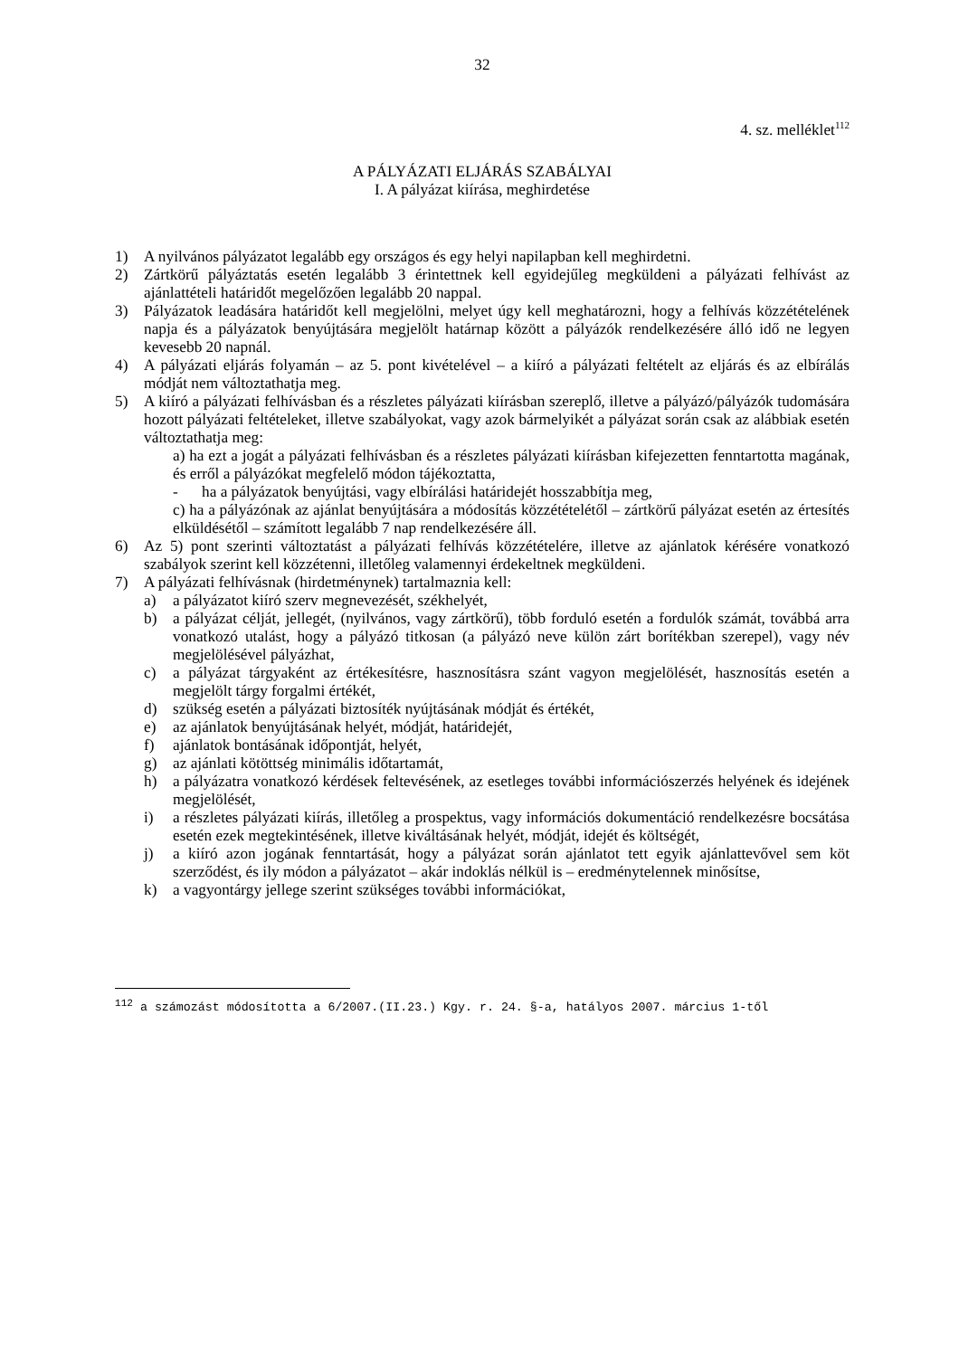32
4. sz. melléklet<sup>112</sup>
A PÁLYÁZATI ELJÁRÁS SZABÁLYAI
I. A pályázat kiírása, meghirdetése
1) A nyilvános pályázatot legalább egy országos és egy helyi napilapban kell meghirdetni.
2) Zártkörű pályáztatás esetén legalább 3 érintettnek kell egyidejűleg megküldeni a pályázati felhívást az ajánlattételi határidőt megelőzően legalább 20 nappal.
3) Pályázatok leadására határidőt kell megjelölni, melyet úgy kell meghatározni, hogy a felhívás közzétételének napja és a pályázatok benyújtására megjelölt határnap között a pályázók rendelkezésére álló idő ne legyen kevesebb 20 napnál.
4) A pályázati eljárás folyamán – az 5. pont kivételével – a kiíró a pályázati feltételt az eljárás és az elbírálás módját nem változtathatja meg.
5) A kiíró a pályázati felhívásban és a részletes pályázati kiírásban szereplő, illetve a pályázó/pályázók tudomására hozott pályázati feltételeket, illetve szabályokat, vagy azok bármelyikét a pályázat során csak az alábbiak esetén változtathatja meg:
a) ha ezt a jogát a pályázati felhívásban és a részletes pályázati kiírásban kifejezetten fenntartotta magának, és erről a pályázókat megfelelő módon tájékoztatta,
- ha a pályázatok benyújtási, vagy elbírálási határidejét hosszabbítja meg,
c) ha a pályázónak az ajánlat benyújtására a módosítás közzétételétől – zártkörű pályázat esetén az értesítés elküldésétől – számított legalább 7 nap rendelkezésére áll.
6) Az 5) pont szerinti változtatást a pályázati felhívás közzétételére, illetve az ajánlatok kérésére vonatkozó szabályok szerint kell közzétenni, illetőleg valamennyi érdekeltnek megküldeni.
7) A pályázati felhívásnak (hirdetménynek) tartalmaznia kell:
a) a pályázatot kiíró szerv megnevezését, székhelyét,
b) a pályázat célját, jellegét, (nyilvános, vagy zártkörű), több forduló esetén a fordulók számát, továbbá arra vonatkozó utalást, hogy a pályázó titkosan (a pályázó neve külön zárt borítékban szerepel), vagy név megjelölésével pályázhat,
c) a pályázat tárgyaként az értékesítésre, hasznosításra szánt vagyon megjelölését, hasznosítás esetén a megjelölt tárgy forgalmi értékét,
d) szükség esetén a pályázati biztosíték nyújtásának módját és értékét,
e) az ajánlatok benyújtásának helyét, módját, határidejét,
f) ajánlatok bontásának időpontját, helyét,
g) az ajánlati kötöttség minimális időtartamát,
h) a pályázatra vonatkozó kérdések feltevésének, az esetleges további információszerzés helyének és idejének megjelölését,
i) a részletes pályázati kiírás, illetőleg a prospektus, vagy információs dokumentáció rendelkezésre bocsátása esetén ezek megtekintésének, illetve kiváltásának helyét, módját, idejét és költségét,
j) a kiíró azon jogának fenntartását, hogy a pályázat során ajánlatot tett egyik ajánlattevővel sem köt szerződést, és ily módon a pályázatot – akár indoklás nélkül is – eredménytelennek minősítse,
k) a vagyontárgy jellege szerint szükséges további információkat,
<sup>112</sup> a számozást módosította a 6/2007.(II.23.) Kgy. r. 24. §-a, hatályos 2007. március 1-től